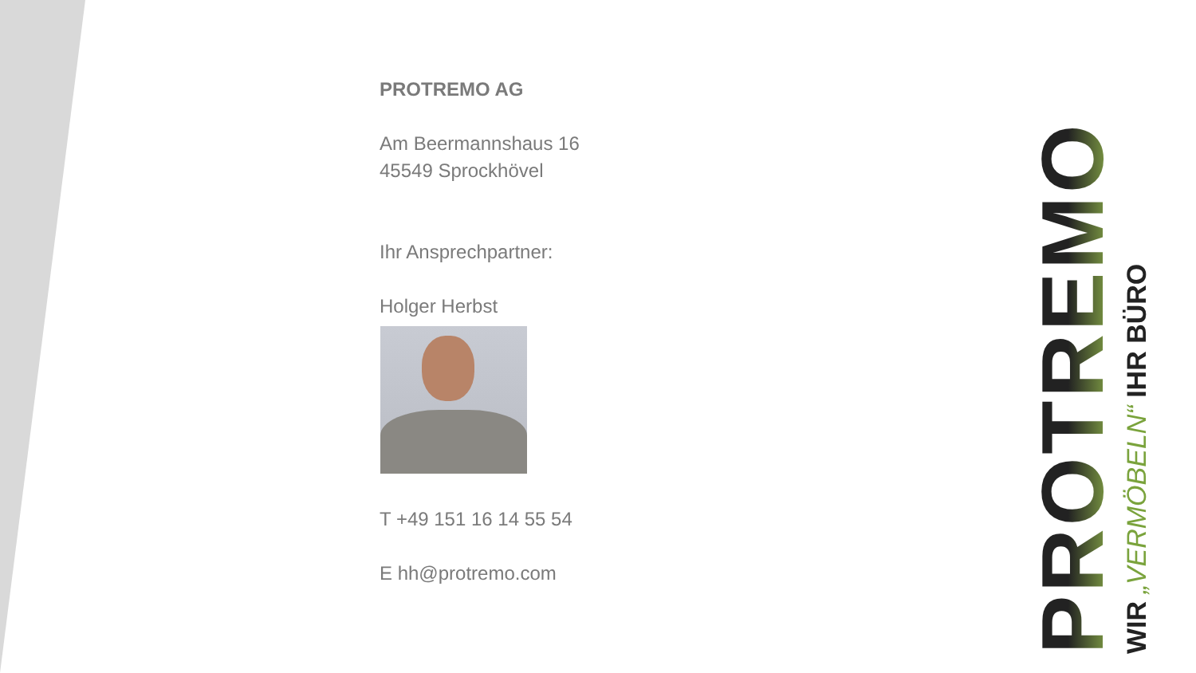PROTREMO AG
Am Beermannshaus 16
45549 Sprockhövel
Ihr Ansprechpartner:
Holger Herbst
T +49 151 16 14 55 54
E hh@protremo.com
PROTREMO
WIR „VERMÖBELN“ IHR BÜRO